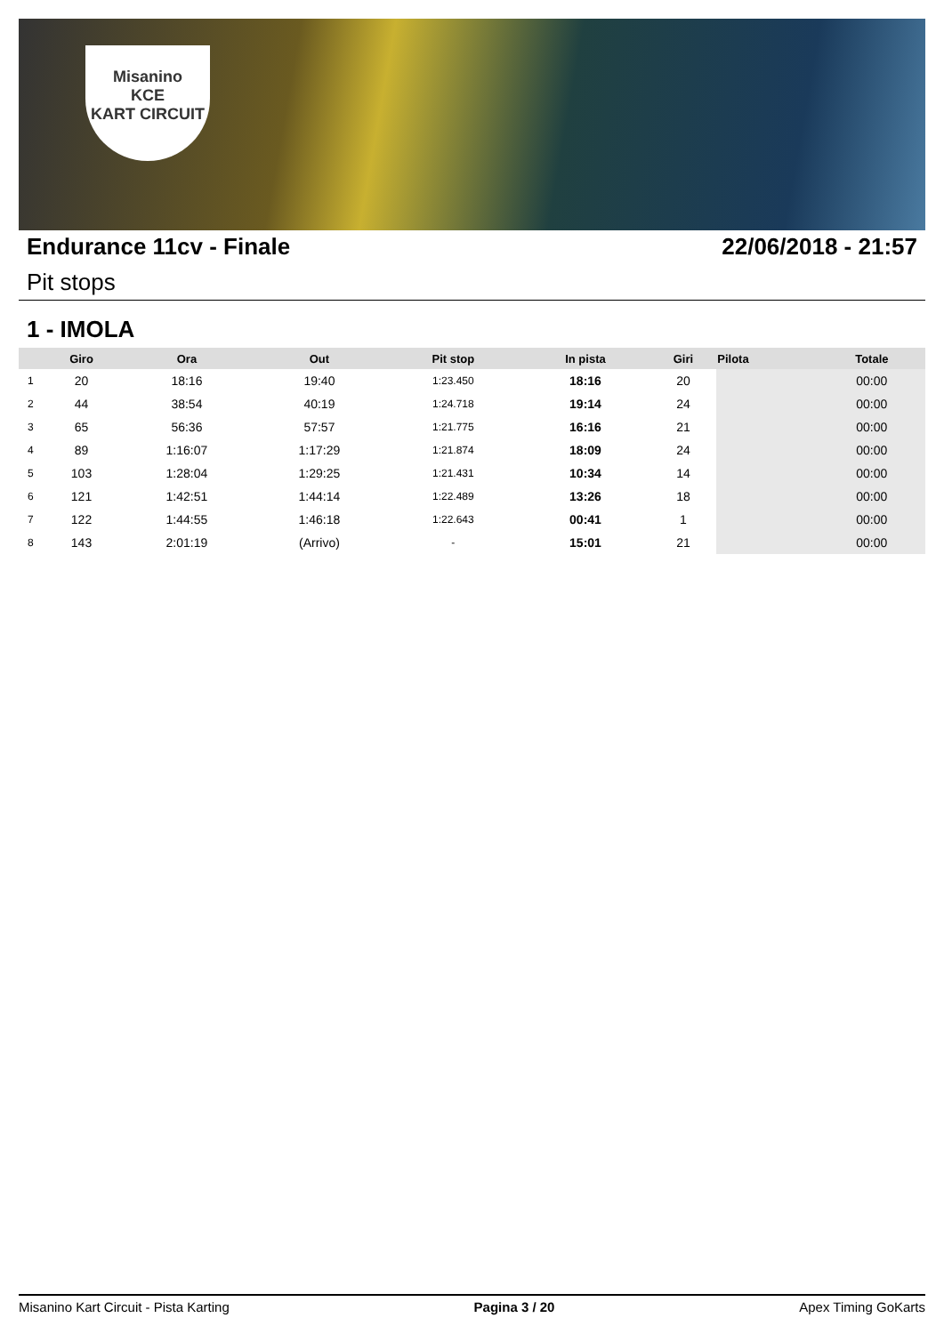Misanino
KCE
KART CIRCUIT
Endurance 11cv - Finale 22/06/2018 - 21:57
Pit stops
1 - IMOLA
| | Giro | Ora | Out | Pit stop | In pista | Giri | Pilota | Totale |
| --- | --- | --- | --- | --- | --- | --- | --- | --- |
| 1 | 20 | 18:16 | 19:40 | 1:23.450 | 18:16 | 20 | | 00:00 |
| 2 | 44 | 38:54 | 40:19 | 1:24.718 | 19:14 | 24 | | 00:00 |
| 3 | 65 | 56:36 | 57:57 | 1:21.775 | 16:16 | 21 | | 00:00 |
| 4 | 89 | 1:16:07 | 1:17:29 | 1:21.874 | 18:09 | 24 | | 00:00 |
| 5 | 103 | 1:28:04 | 1:29:25 | 1:21.431 | 10:34 | 14 | | 00:00 |
| 6 | 121 | 1:42:51 | 1:44:14 | 1:22.489 | 13:26 | 18 | | 00:00 |
| 7 | 122 | 1:44:55 | 1:46:18 | 1:22.643 | 00:41 | 1 | | 00:00 |
| 8 | 143 | 2:01:19 | (Arrivo) | - | 15:01 | 21 | | 00:00 |
Misanino Kart Circuit - Pista Karting Pagina 3 / 20 Apex Timing GoKarts